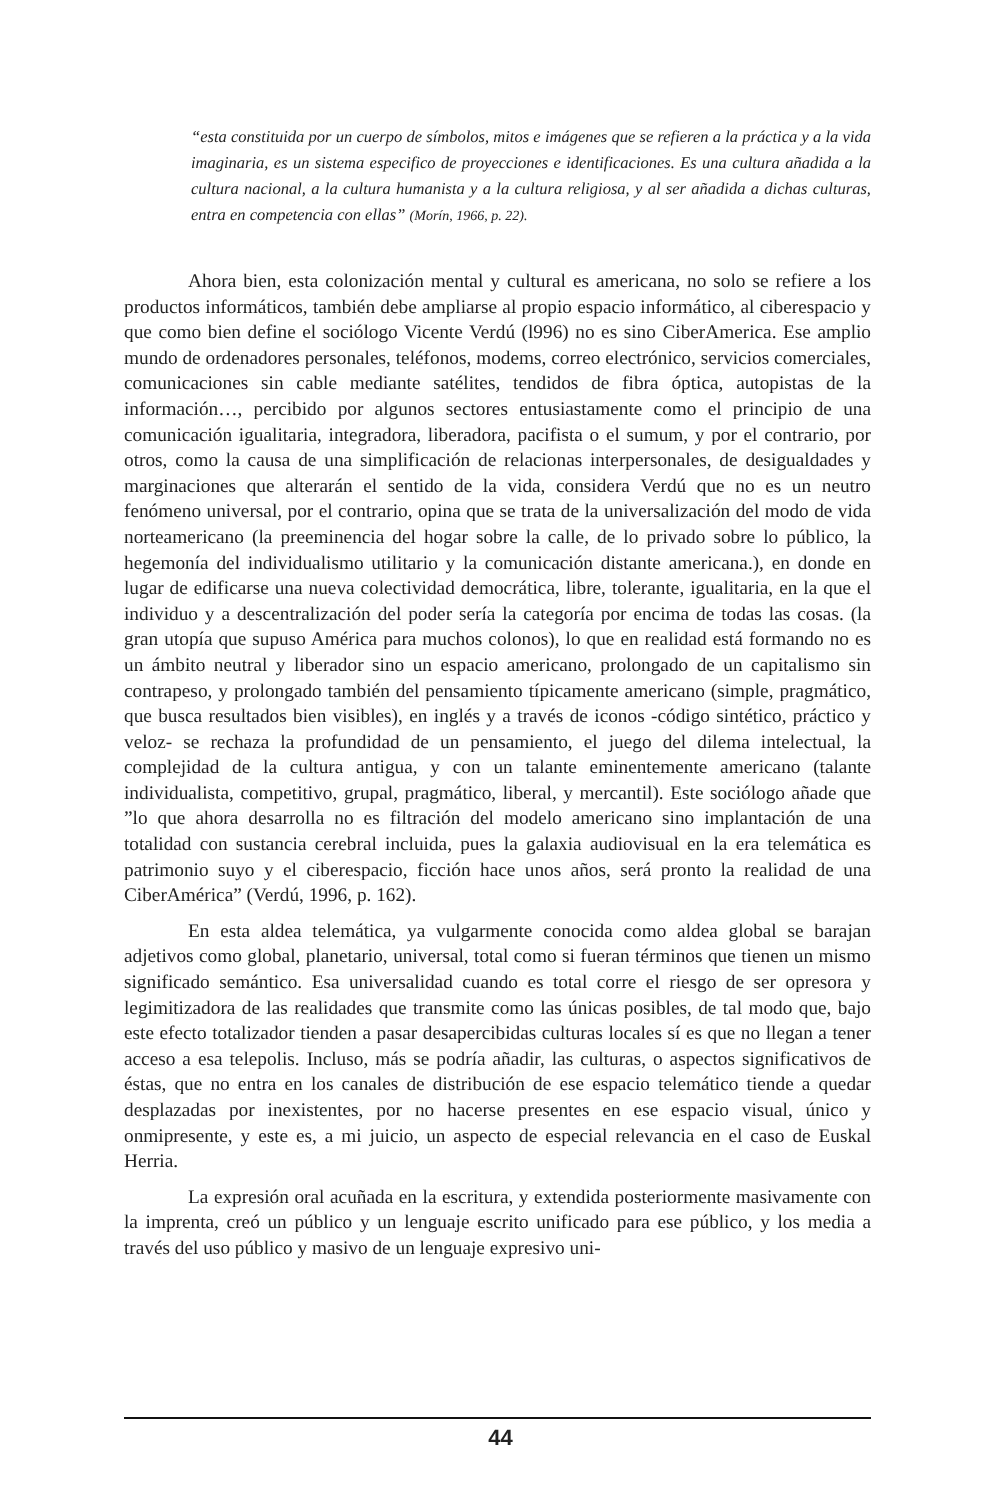“esta constituida por un cuerpo de símbolos, mitos e imágenes que se refieren a la práctica y a la vida imaginaria, es un sistema especifico de proyecciones e identificaciones. Es una cultura añadida a la cultura nacional, a la cultura humanista y a la cultura religiosa, y al ser añadida a dichas culturas, entra en competencia con ellas” (Morín, 1966, p. 22).
Ahora bien, esta colonización mental y cultural es americana, no solo se refiere a los productos informáticos, también debe ampliarse al propio espacio informático, al ciberespacio y que como bien define el sociólogo Vicente Verdú (l996) no es sino CiberAmerica. Ese amplio mundo de ordenadores personales, teléfonos, modems, correo electrónico, servicios comerciales, comunicaciones sin cable mediante satélites, tendidos de fibra óptica, autopistas de la información…, percibido por algunos sectores entusiastamente como el principio de una comunicación igualitaria, integradora, liberadora, pacifista o el sumum, y por el contrario, por otros, como la causa de una simplificación de relacionas interpersonales, de desigualdades y marginaciones que alterarán el sentido de la vida, considera Verdú que no es un neutro fenómeno universal, por el contrario, opina que se trata de la universalización del modo de vida norteamericano (la preeminencia del hogar sobre la calle, de lo privado sobre lo público, la hegemonía del individualismo utilitario y la comunicación distante americana.), en donde en lugar de edificarse una nueva colectividad democrática, libre, tolerante, igualitaria, en la que el individuo y a descentralización del poder sería la categoría por encima de todas las cosas. (la gran utopía que supuso América para muchos colonos), lo que en realidad está formando no es un ámbito neutral y liberador sino un espacio americano, prolongado de un capitalismo sin contrapeso, y prolongado también del pensamiento típicamente americano (simple, pragmático, que busca resultados bien visibles), en inglés y a través de iconos -código sintético, práctico y veloz- se rechaza la profundidad de un pensamiento, el juego del dilema intelectual, la complejidad de la cultura antigua, y con un talante eminentemente americano (talante individualista, competitivo, grupal, pragmático, liberal, y mercantil). Este sociólogo añade que ”lo que ahora desarrolla no es filtración del modelo americano sino implantación de una totalidad con sustancia cerebral incluida, pues la galaxia audiovisual en la era telemática es patrimonio suyo y el ciberespacio, ficción hace unos años, será pronto la realidad de una CiberAmérica” (Verdú, 1996, p. 162).
En esta aldea telemática, ya vulgarmente conocida como aldea global se barajan adjetivos como global, planetario, universal, total como si fueran términos que tienen un mismo significado semántico. Esa universalidad cuando es total corre el riesgo de ser opresora y legimitizadora de las realidades que transmite como las únicas posibles, de tal modo que, bajo este efecto totalizador tienden a pasar desapercibidas culturas locales sí es que no llegan a tener acceso a esa telepolis. Incluso, más se podría añadir, las culturas, o aspectos significativos de éstas, que no entra en los canales de distribución de ese espacio telemático tiende a quedar desplazadas por inexistentes, por no hacerse presentes en ese espacio visual, único y onmipresente, y este es, a mi juicio, un aspecto de especial relevancia en el caso de Euskal Herria.
La expresión oral acuñada en la escritura, y extendida posteriormente masivamente con la imprenta, creó un público y un lenguaje escrito unificado para ese público, y los media a través del uso público y masivo de un lenguaje expresivo uni-
44